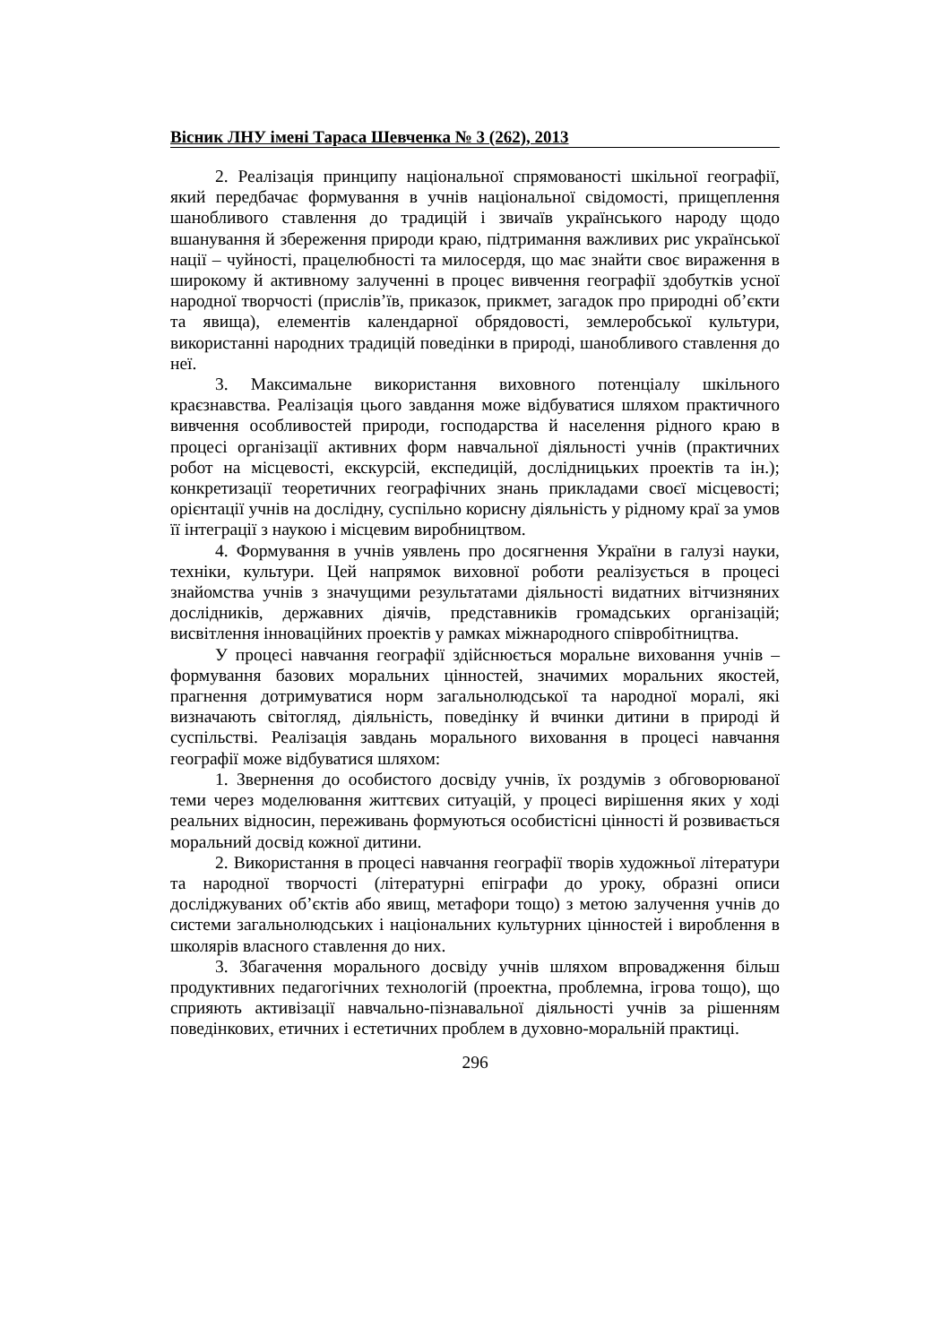Вісник ЛНУ імені Тараса Шевченка № 3 (262), 2013
2. Реалізація принципу національної спрямованості шкільної географії, який передбачає формування в учнів національної свідомості, прищеплення шанобливого ставлення до традицій і звичаїв українського народу щодо вшанування й збереження природи краю, підтримання важливих рис української нації – чуйності, працелюбності та милосердя, що має знайти своє вираження в широкому й активному залученні в процес вивчення географії здобутків усної народної творчості (прислів’їв, приказок, прикмет, загадок про природні об’єкти та явища), елементів календарної обрядовості, землеробської культури, використанні народних традицій поведінки в природі, шанобливого ставлення до неї.
3. Максимальне використання виховного потенціалу шкільного краєзнавства. Реалізація цього завдання може відбуватися шляхом практичного вивчення особливостей природи, господарства й населення рідного краю в процесі організації активних форм навчальної діяльності учнів (практичних робот на місцевості, екскурсій, експедицій, дослідницьких проектів та ін.); конкретизації теоретичних географічних знань прикладами своєї місцевості; орієнтації учнів на дослідну, суспільно корисну діяльність у рідному краї за умов її інтеграції з наукою і місцевим виробництвом.
4. Формування в учнів уявлень про досягнення України в галузі науки, техніки, культури. Цей напрямок виховної роботи реалізується в процесі знайомства учнів з значущими результатами діяльності видатних вітчизняних дослідників, державних діячів, представників громадських організацій; висвітлення інноваційних проектів у рамках міжнародного співробітництва.
У процесі навчання географії здійснюється моральне виховання учнів – формування базових моральних цінностей, значимих моральних якостей, прагнення дотримуватися норм загальнолюдської та народної моралі, які визначають світогляд, діяльність, поведінку й вчинки дитини в природі й суспільстві. Реалізація завдань морального виховання в процесі навчання географії може відбуватися шляхом:
1. Звернення до особистого досвіду учнів, їх роздумів з обговорюваної теми через моделювання життєвих ситуацій, у процесі вирішення яких у ході реальних відносин, переживань формуються особистісні цінності й розвивається моральний досвід кожної дитини.
2. Використання в процесі навчання географії творів художньої літератури та народної творчості (літературні епіграфи до уроку, образні описи досліджуваних об’єктів або явищ, метафори тощо) з метою залучення учнів до системи загальнолюдських і національних культурних цінностей і вироблення в школярів власного ставлення до них.
3. Збагачення морального досвіду учнів шляхом впровадження більш продуктивних педагогічних технологій (проектна, проблемна, ігрова тощо), що сприяють активізації навчально-пізнавальної діяльності учнів за рішенням поведінкових, етичних і естетичних проблем в духовно-моральній практиці.
296